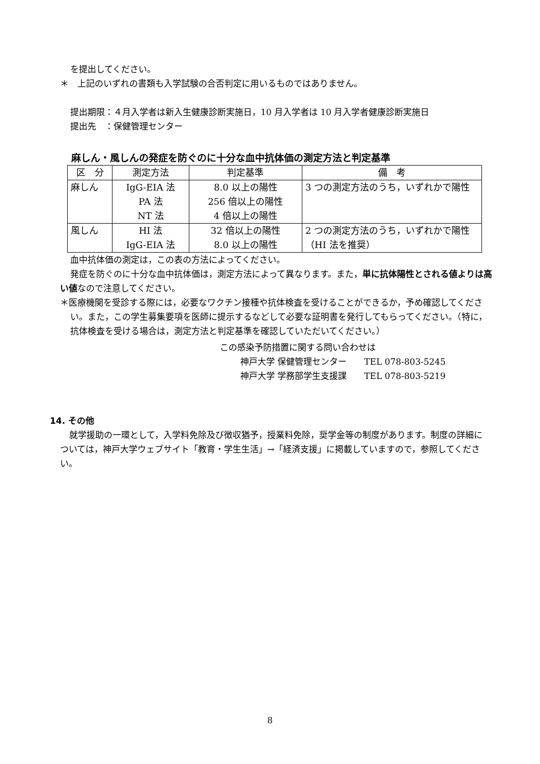を提出してください。
＊　上記のいずれの書類も入学試験の合否判定に用いるものではありません。
提出期限：４月入学者は新入生健康診断実施日，10 月入学者は 10 月入学者健康診断実施日
提出先　：保健管理センター
麻しん・風しんの発症を防ぐのに十分な血中抗体価の測定方法と判定基準
| 区 分 | 測定方法 | 判定基準 | 備 考 |
| --- | --- | --- | --- |
| 麻しん | IgG-EIA 法 PA 法 NT 法 | 8.0 以上の陽性 256 倍以上の陽性 4 倍以上の陽性 | 3 つの測定方法のうち，いずれかで陽性 |
| 風しん | HI 法 IgG-EIA 法 | 32 倍以上の陽性 8.0 以上の陽性 | 2 つの測定方法のうち，いずれかで陽性（HI 法を推奨） |
血中抗体価の測定は，この表の方法によってください。
発症を防ぐのに十分な血中抗体価は，測定方法によって異なります。また，単に抗体陽性とされる値よりは高い値なので注意してください。
＊医療機関を受診する際には，必要なワクチン接種や抗体検査を受けることができるか，予め確認してください。また，この学生募集要項を医師に提示するなどして必要な証明書を発行してもらってください。（特に，抗体検査を受ける場合は，測定方法と判定基準を確認していただいてください。）
この感染予防措置に関する問い合わせは
神戸大学 保健管理センター　　TEL 078-803-5245
神戸大学 学務部学生支援課　　TEL 078-803-5219
14. その他
就学援助の一環として，入学料免除及び徴収猶予，授業料免除，奨学金等の制度があります。制度の詳細については，神戸大学ウェブサイト「教育・学生生活」→「経済支援」に掲載していますので，参照してください。
8